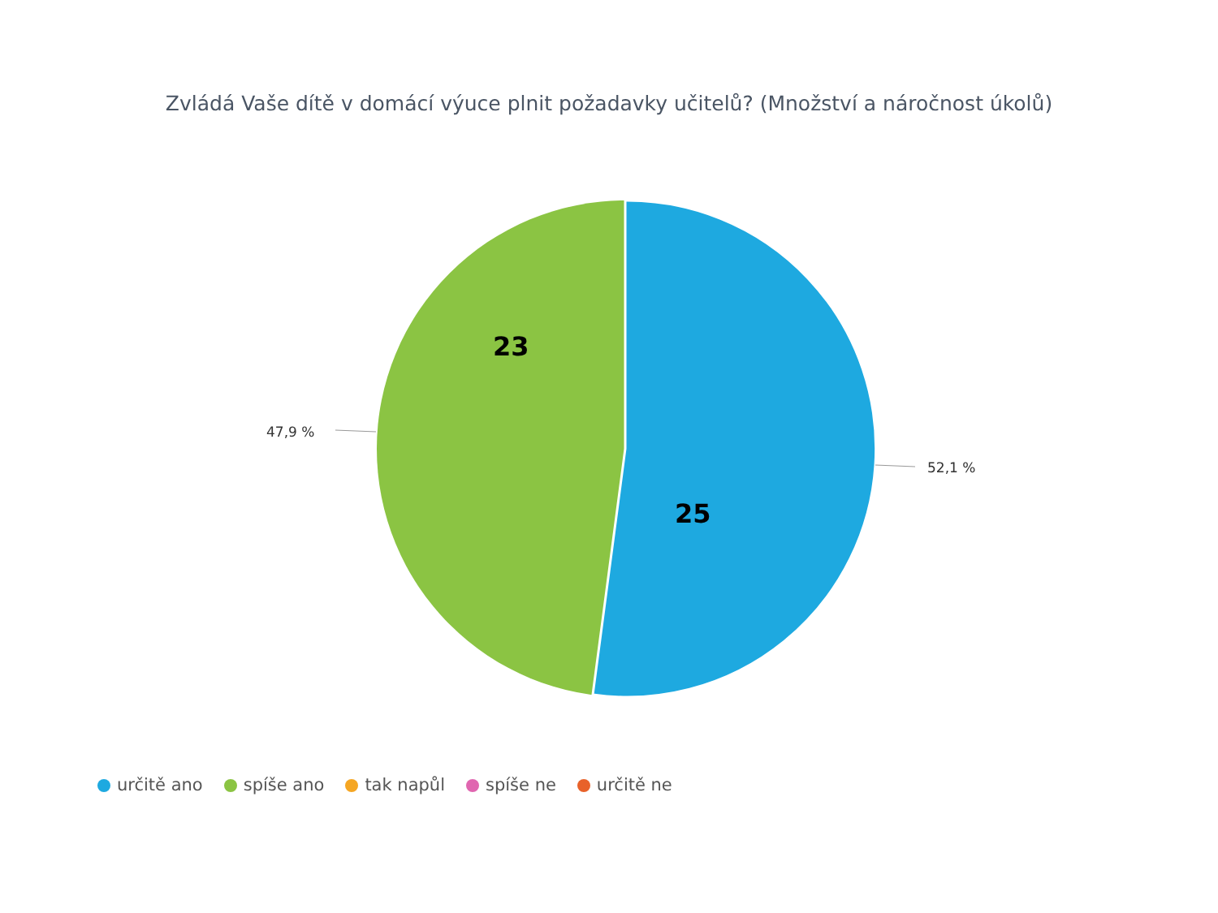Zvládá Vaše dítě v domácí výuce plnit požadavky učitelů? (Množství a náročnost úkolů)
47,9 %
52,1 %
23
25
určitě ano spíše ano tak napůl spíše ne určitě ne